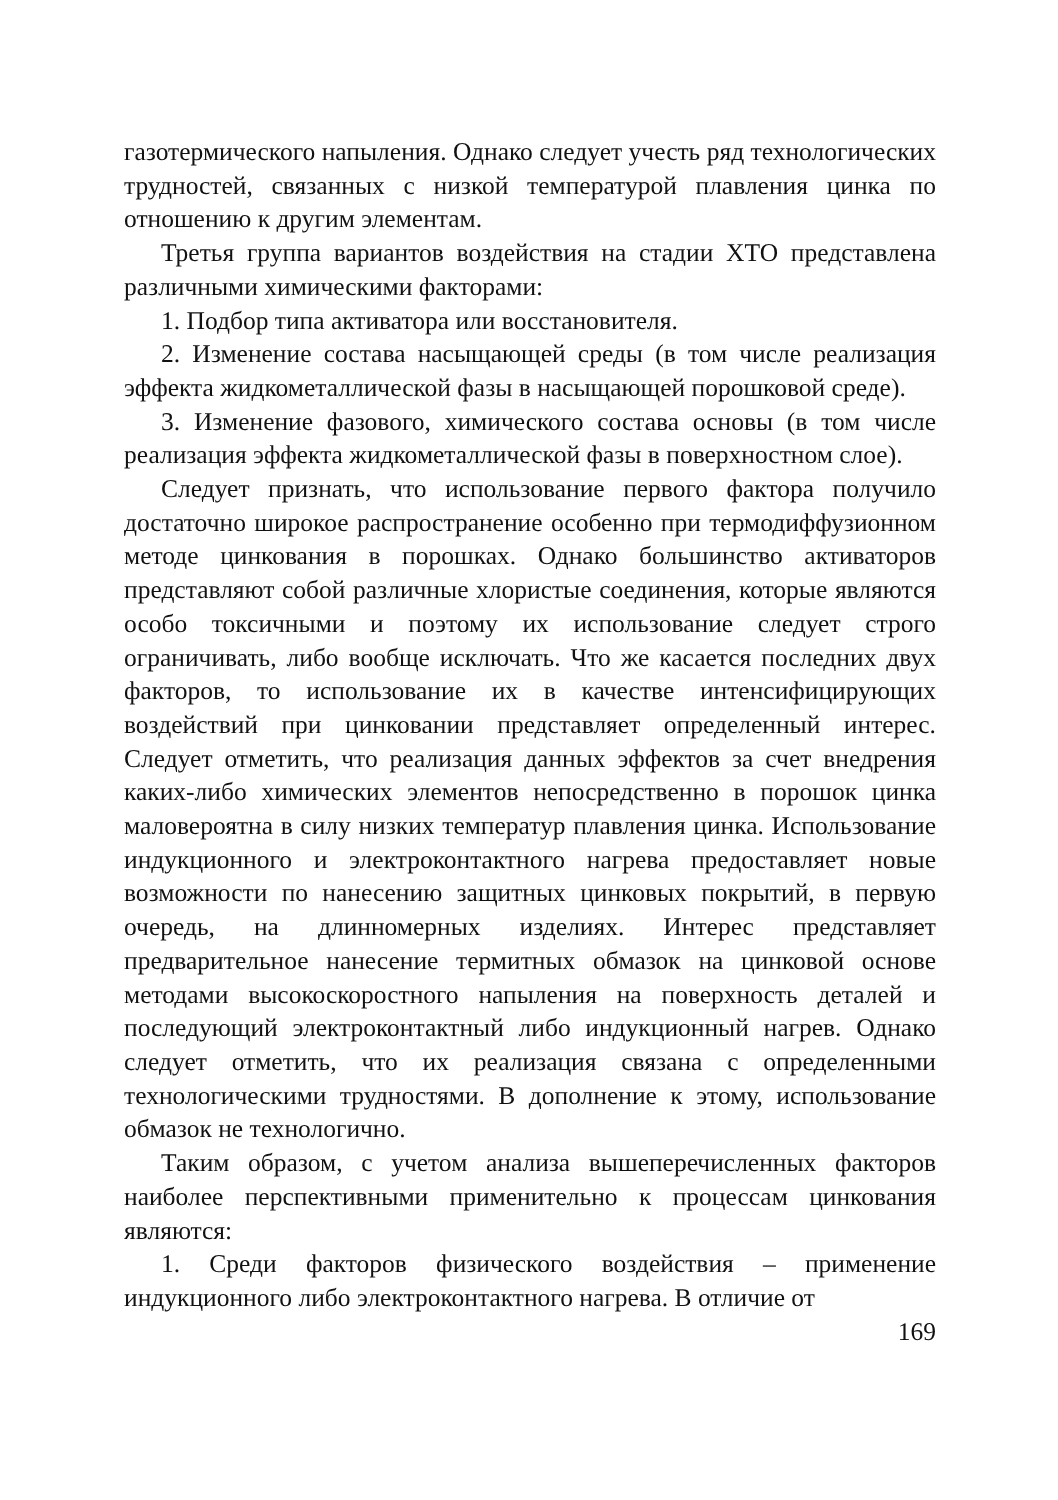газотермического напыления. Однако следует учесть ряд технологических трудностей, связанных с низкой температурой плавления цинка по отношению к другим элементам.
Третья группа вариантов воздействия на стадии ХТО представлена различными химическими факторами:
1. Подбор типа активатора или восстановителя.
2. Изменение состава насыщающей среды (в том числе реализация эффекта жидкометаллической фазы в насыщающей порошковой среде).
3. Изменение фазового, химического состава основы (в том числе реализация эффекта жидкометаллической фазы в поверхностном слое).
Следует признать, что использование первого фактора получило достаточно широкое распространение особенно при термодиффузионном методе цинкования в порошках. Однако большинство активаторов представляют собой различные хлористые соединения, которые являются особо токсичными и поэтому их использование следует строго ограничивать, либо вообще исключать. Что же касается последних двух факторов, то использование их в качестве интенсифицирующих воздействий при цинковании представляет определенный интерес. Следует отметить, что реализация данных эффектов за счет внедрения каких-либо химических элементов непосредственно в порошок цинка маловероятна в силу низких температур плавления цинка. Использование индукционного и электроконтактного нагрева предоставляет новые возможности по нанесению защитных цинковых покрытий, в первую очередь, на длинномерных изделиях. Интерес представляет предварительное нанесение термитных обмазок на цинковой основе методами высокоскоростного напыления на поверхность деталей и последующий электроконтактный либо индукционный нагрев. Однако следует отметить, что их реализация связана с определенными технологическими трудностями. В дополнение к этому, использование обмазок не технологично.
Таким образом, с учетом анализа вышеперечисленных факторов наиболее перспективными применительно к процессам цинкования являются:
1. Среди факторов физического воздействия – применение индукционного либо электроконтактного нагрева. В отличие от
169